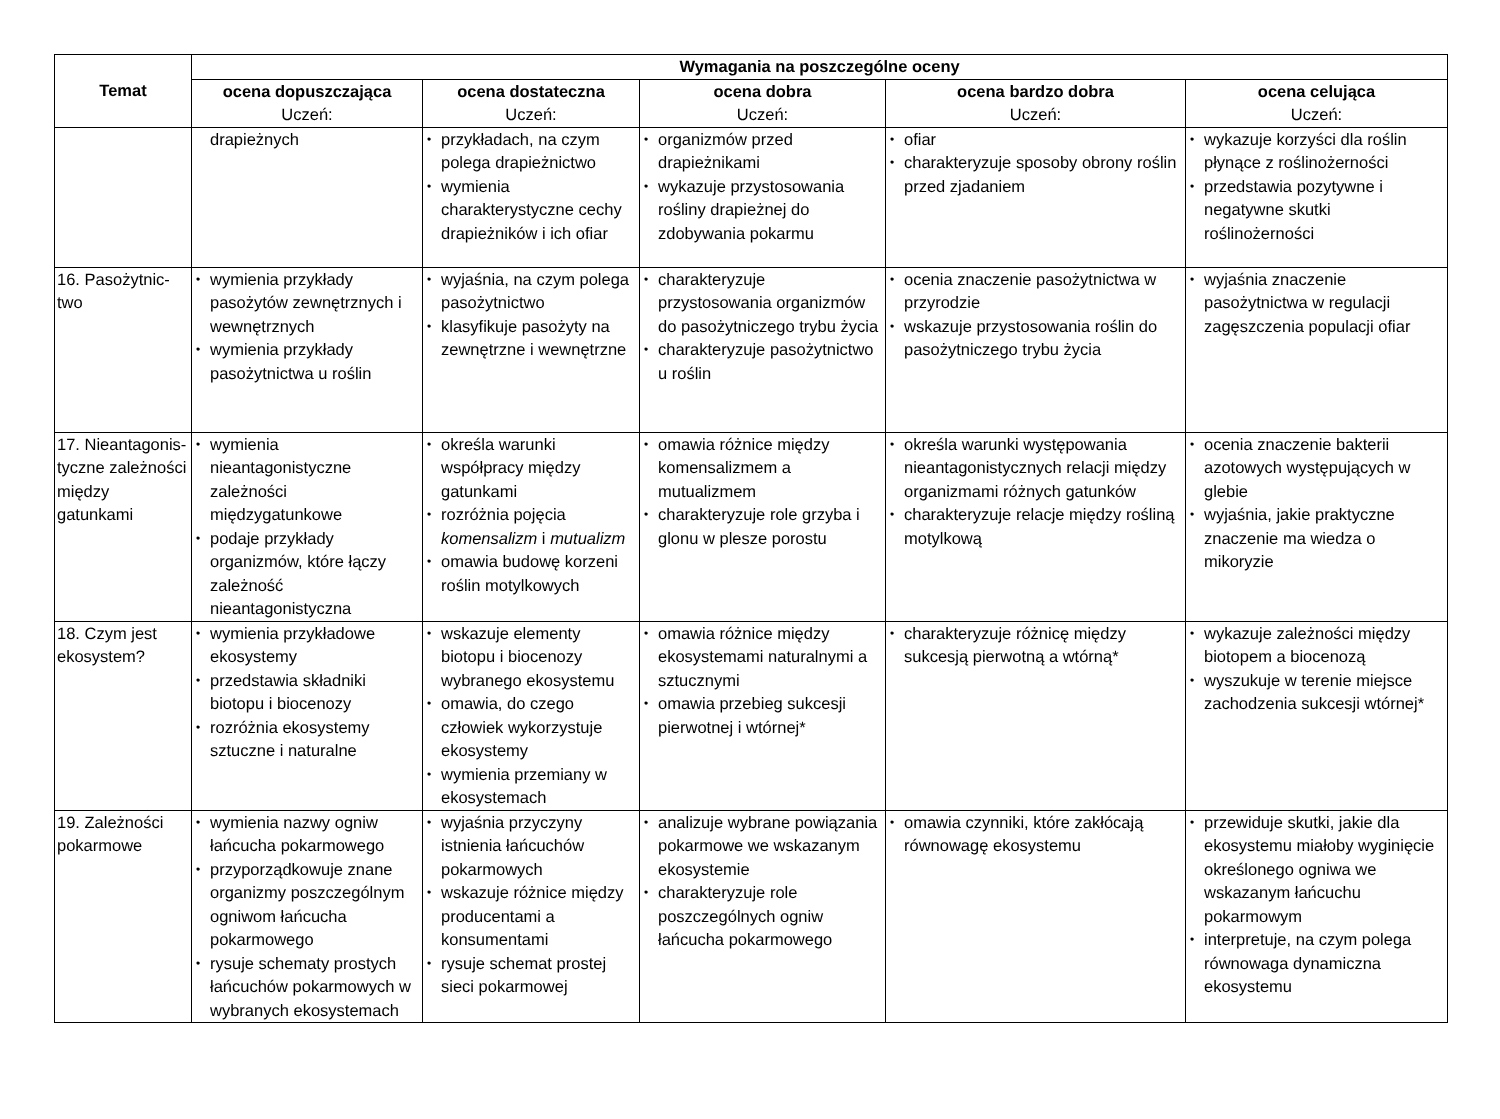| Temat | Wymagania na poszczególne oceny | | | | |
| --- | --- | --- | --- | --- | --- |
| | ocena dopuszczająca Uczeń: | ocena dostateczna Uczeń: | ocena dobra Uczeń: | ocena bardzo dobra Uczeń: | ocena celująca Uczeń: |
| | drapieżnych | przykładach, na czym polega drapieżnictwo wymienia charakterystyczne cechy drapieżników i ich ofiar | organizmów przed drapieżnikami wykazuje przystosowania rośliny drapieżnej do zdobywania pokarmu | ofiar charakteryzuje sposoby obrony roślin przed zjadaniem | wykazuje korzyści dla roślin płynące z roślinożerności przedstawia pozytywne i negatywne skutki roślinożerności |
| 16. Pasożytnic- two | wymienia przykłady pasożytów zewnętrznych i wewnętrznych wymienia przykłady pasożytnictwa u roślin | wyjaśnia, na czym polega pasożytnictwo klasyfikuje pasożyty na zewnętrzne i wewnętrzne | charakteryzuje przystosowania organizmów do pasożytniczego trybu życia charakteryzuje pasożytnictwo u roślin | ocenia znaczenie pasożytnictwa w przyrodzie wskazuje przystosowania roślin do pasożytniczego trybu życia | wyjaśnia znaczenie pasożytnictwa w regulacji zagęszczenia populacji ofiar |
| 17. Nieantagonis- tyczne zależności między gatunkami | wymienia nieantagonistyczne zależności międzygatunkowe podaje przykłady organizmów, które łączy zależność nieantagonistyczna | określa warunki współpracy między gatunkami rozróżnia pojęcia komensalizm i mutualizm omawia budowę korzeni roślin motylkowych | omawia różnice między komensalizmem a mutualizmem charakteryzuje role grzyba i glonu w plesze porostu | określa warunki występowania nieantagonistycznych relacji między organizmami różnych gatunków charakteryzuje relacje między rośliną motylkową | ocenia znaczenie bakterii azotowych występujących w glebie wyjaśnia, jakie praktyczne znaczenie ma wiedza o mikoryzie |
| 18. Czym jest ekosystem? | wymienia przykładowe ekosystemy przedstawia składniki biotopu i biocenozy rozróżnia ekosystemy sztuczne i naturalne | wskazuje elementy biotopu i biocenozy wybranego ekosystemu omawia, do czego człowiek wykorzystuje ekosystemy wymienia przemiany w ekosystemach | omawia różnice między ekosystemami naturalnymi a sztucznymi omawia przebieg sukcesji pierwotnej i wtórnej* | charakteryzuje różnicę między sukcesją pierwotną a wtórną* | wykazuje zależności między biotopem a biocenozą wyszukuje w terenie miejsce zachodzenia sukcesji wtórnej* |
| 19. Zależności pokarmowe | wymienia nazwy ogniw łańcucha pokarmowego przyporządkowuje znane organizmy poszczególnym ogniwom łańcucha pokarmowego rysuje schematy prostych łańcuchów pokarmowych w wybranych ekosystemach | wyjaśnia przyczyny istnienia łańcuchów pokarmowych wskazuje różnice między producentami a konsumentami rysuje schemat prostej sieci pokarmowej | analizuje wybrane powiązania pokarmowe we wskazanym ekosystemie charakteryzuje role poszczególnych ogniw łańcucha pokarmowego | omawia czynniki, które zakłócają równowagę ekosystemu | przewiduje skutki, jakie dla ekosystemu miałoby wyginięcie określonego ogniwa we wskazanym łańcuchu pokarmowym interpretuje, na czym polega równowaga dynamiczna ekosystemu |